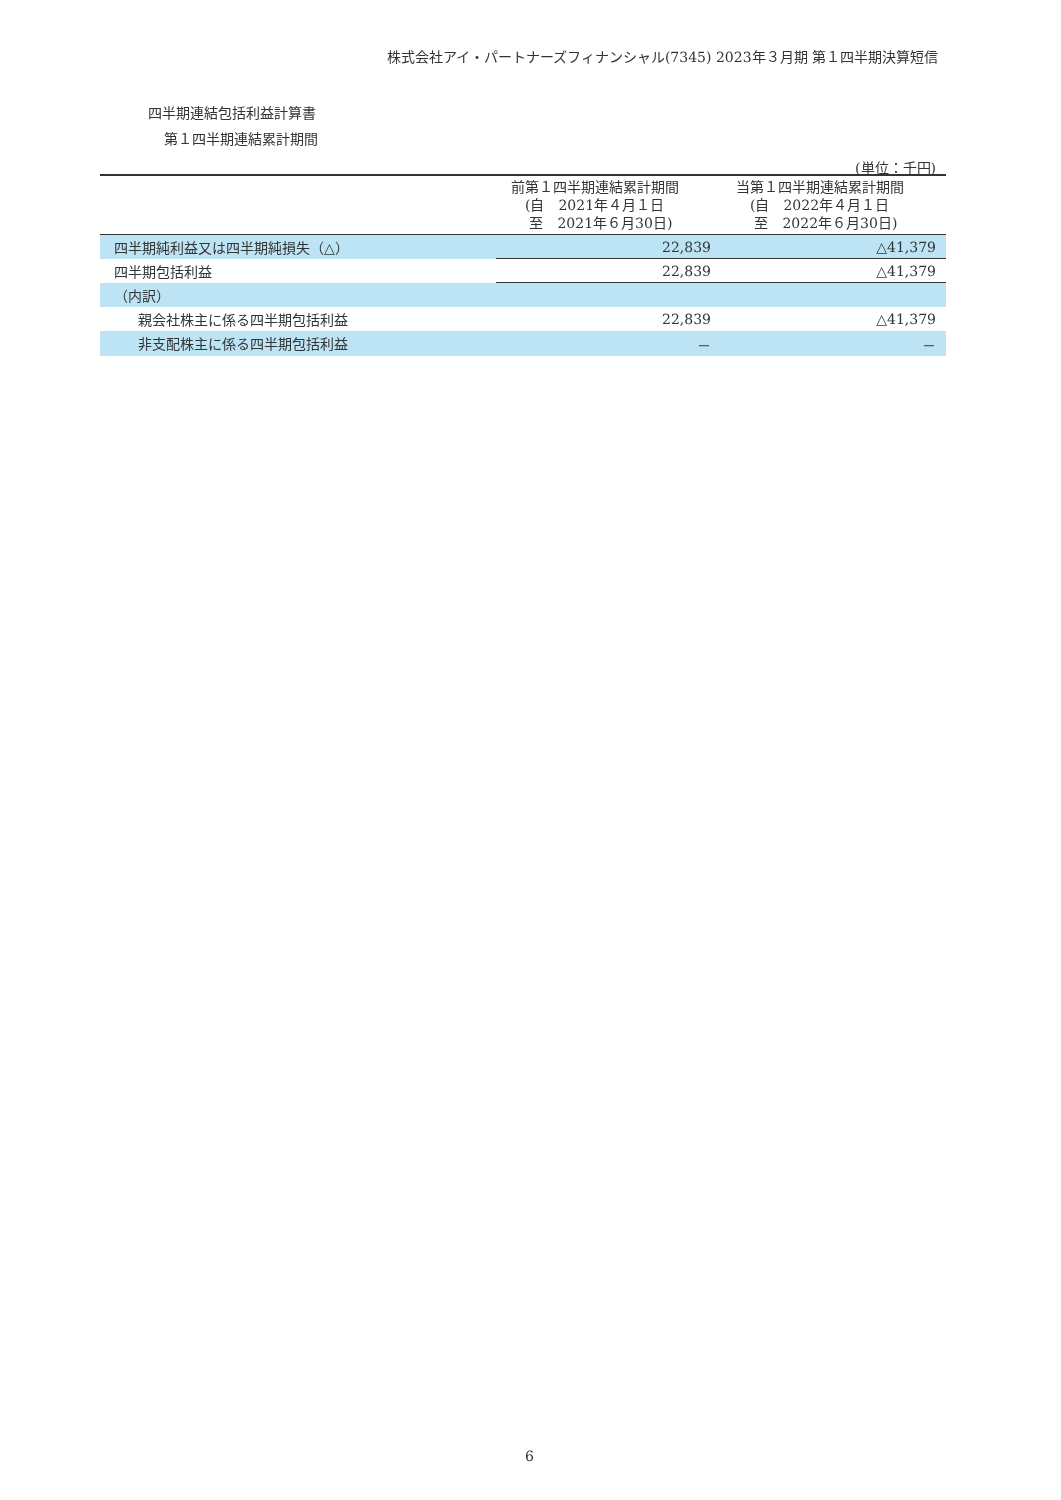株式会社アイ・パートナーズフィナンシャル(7345) 2023年３月期 第１四半期決算短信
四半期連結包括利益計算書
第１四半期連結累計期間
(単位：千円)
| | 前第１四半期連結累計期間 (自 2021年４月１日 至 2021年６月30日) | 当第１四半期連結累計期間 (自 2022年４月１日 至 2022年６月30日) |
| --- | --- | --- |
| 四半期純利益又は四半期純損失（△） | 22,839 | △41,379 |
| 四半期包括利益 | 22,839 | △41,379 |
| （内訳） | | |
| 親会社株主に係る四半期包括利益 | 22,839 | △41,379 |
| 非支配株主に係る四半期包括利益 | － | － |
6